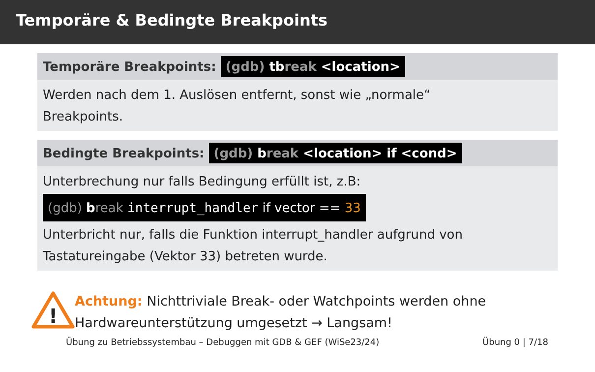Temporäre & Bedingte Breakpoints
Temporäre Breakpoints: (gdb) tbreak <location>
Werden nach dem 1. Auslösen entfernt, sonst wie „normale“
Breakpoints.
Bedingte Breakpoints: (gdb) break <location> if <cond>
Unterbrechung nur falls Bedingung erfüllt ist, z.B:
(gdb) break interrupt_handler if vector == 33
Unterbricht nur, falls die Funktion interrupt_handler aufgrund von Tastatureingabe (Vektor 33) betreten wurde.
!
Achtung: Nichttriviale Break- oder Watchpoints werden ohne
Hardwareunterstützung umgesetzt → Langsam!
Übung zu Betriebssystembau – Debuggen mit GDB & GEF (WiSe23/24) Übung 0 | 7/18